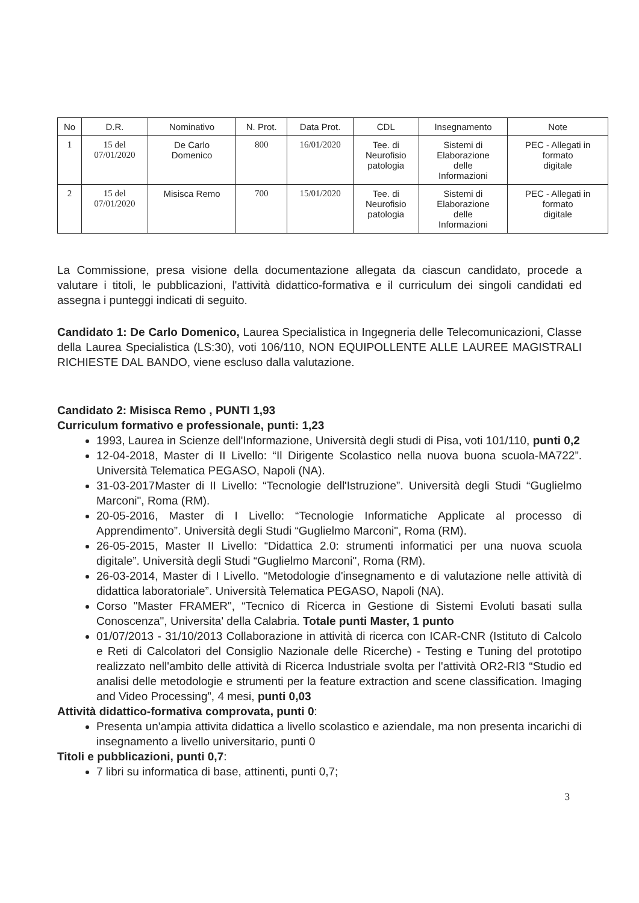| No | D.R. | Nominativo | N. Prot. | Data Prot. | CDL | Insegnamento | Note |
| --- | --- | --- | --- | --- | --- | --- | --- |
| 1 | 15 del 07/01/2020 | De Carlo Domenico | 800 | 16/01/2020 | Tee. di Neurofisio patologia | Sistemi di Elaborazione delle Informazioni | PEC - Allegati in formato digitale |
| 2 | 15 del 07/01/2020 | Misisca Remo | 700 | 15/01/2020 | Tee. di Neurofisio patologia | Sistemi di Elaborazione delle Informazioni | PEC - Allegati in formato digitale |
La Commissione, presa visione della documentazione allegata da ciascun candidato, procede a valutare i titoli, le pubblicazioni, l'attività didattico-formativa e il curriculum dei singoli candidati ed assegna i punteggi indicati di seguito.
Candidato 1: De Carlo Domenico, Laurea Specialistica in Ingegneria delle Telecomunicazioni, Classe della Laurea Specialistica (LS:30), voti 106/110, NON EQUIPOLLENTE ALLE LAUREE MAGISTRALI RICHIESTE DAL BANDO, viene escluso dalla valutazione.
Candidato 2: Misisca Remo , PUNTI 1,93
Curriculum formativo e professionale, punti: 1,23
1993, Laurea in Scienze dell'Informazione, Università degli studi di Pisa, voti 101/110, punti 0,2
12-04-2018, Master di II Livello: “Il Dirigente Scolastico nella nuova buona scuola-MA722”. Università Telematica PEGASO, Napoli (NA).
31-03-2017Master di II Livello: “Tecnologie dell'Istruzione”. Università degli Studi “Guglielmo Marconi", Roma (RM).
20-05-2016, Master di I Livello: “Tecnologie Informatiche Applicate al processo di Apprendimento”. Università degli Studi “Guglielmo Marconi", Roma (RM).
26-05-2015, Master II Livello: “Didattica 2.0: strumenti informatici per una nuova scuola digitale”. Università degli Studi “Guglielmo Marconi", Roma (RM).
26-03-2014, Master di I Livello. “Metodologie d'insegnamento e di valutazione nelle attività di didattica laboratoriale”. Università Telematica PEGASO, Napoli (NA).
Corso "Master FRAMER", “Tecnico di Ricerca in Gestione di Sistemi Evoluti basati sulla Conoscenza", Universita' della Calabria. Totale punti Master, 1 punto
01/07/2013 - 31/10/2013 Collaborazione in attività di ricerca con ICAR-CNR (Istituto di Calcolo e Reti di Calcolatori del Consiglio Nazionale delle Ricerche) - Testing e Tuning del prototipo realizzato nell'ambito delle attività di Ricerca Industriale svolta per l'attività OR2-RI3 “Studio ed analisi delle metodologie e strumenti per la feature extraction and scene classification. Imaging and Video Processing”, 4 mesi, punti 0,03
Attività didattico-formativa comprovata, punti 0:
Presenta un'ampia attivita didattica a livello scolastico e aziendale, ma non presenta incarichi di insegnamento a livello universitario, punti 0
Titoli e pubblicazioni, punti 0,7:
7 libri su informatica di base, attinenti, punti 0,7;
3